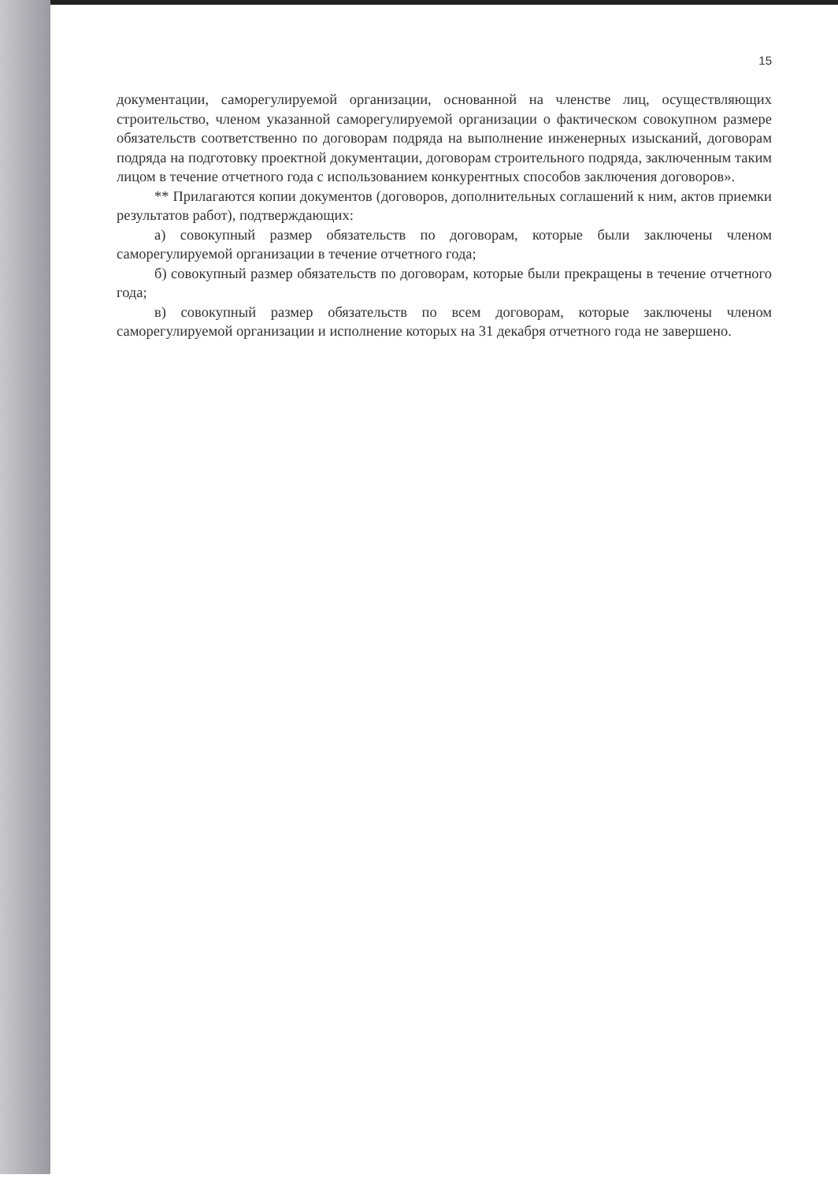15
документации, саморегулируемой организации, основанной на членстве лиц, осуществляющих строительство, членом указанной саморегулируемой организации о фактическом совокупном размере обязательств соответственно по договорам подряда на выполнение инженерных изысканий, договорам подряда на подготовку проектной документации, договорам строительного подряда, заключенным таким лицом в течение отчетного года с использованием конкурентных способов заключения договоров».
** Прилагаются копии документов (договоров, дополнительных соглашений к ним, актов приемки результатов работ), подтверждающих:
а) совокупный размер обязательств по договорам, которые были заключены членом саморегулируемой организации в течение отчетного года;
б) совокупный размер обязательств по договорам, которые были прекращены в течение отчетного года;
в) совокупный размер обязательств по всем договорам, которые заключены членом саморегулируемой организации и исполнение которых на 31 декабря отчетного года не завершено.